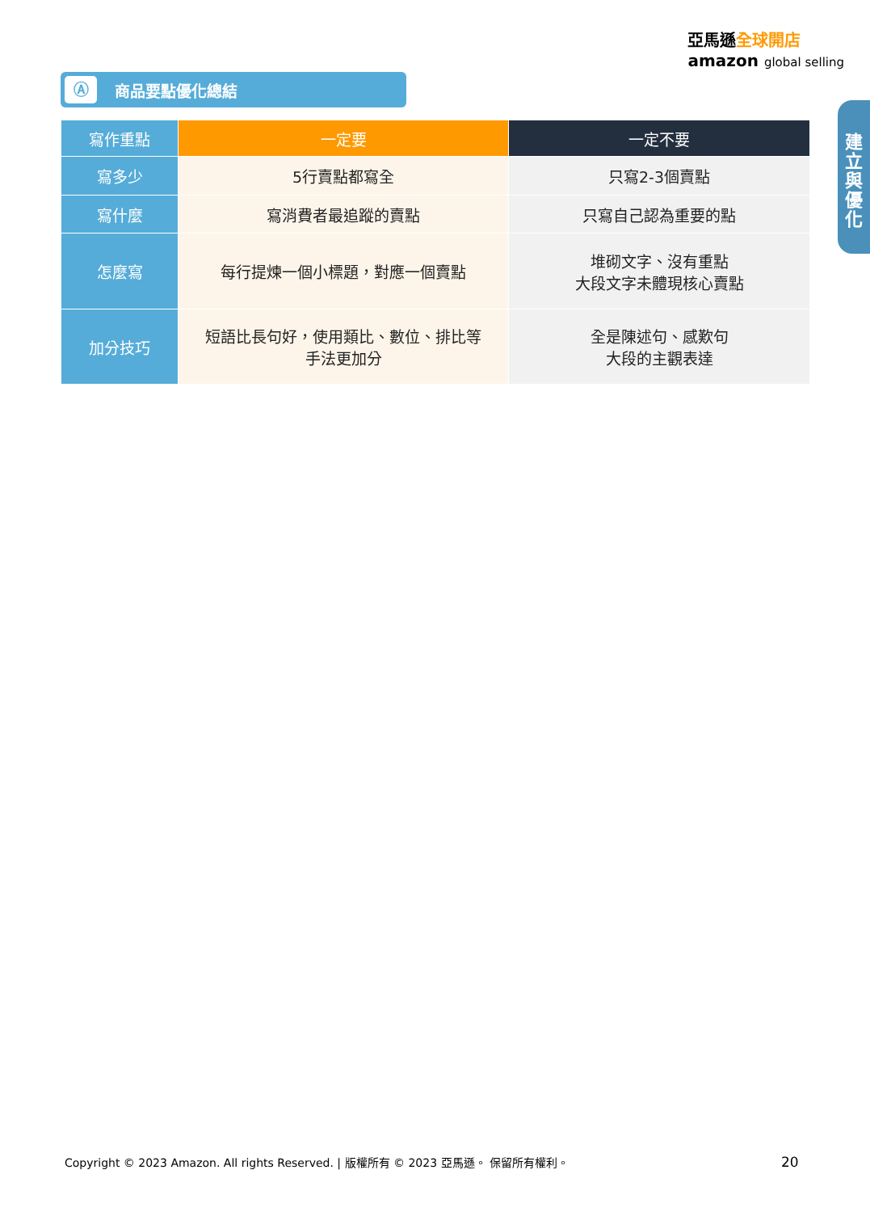亞馬遜全球開店
amazon global selling
建
立
與
優
化
Ⓐ 商品要點優化總結
| 寫作重點 | 一定要 | 一定不要 |
| --- | --- | --- |
| 寫多少 | 5行賣點都寫全 | 只寫2-3個賣點 |
| 寫什麼 | 寫消費者最追蹤的賣點 | 只寫自己認為重要的點 |
| 怎麼寫 | 每行提煉一個小標題，對應一個賣點 | 堆砌文字、沒有重點 大段文字未體現核心賣點 |
| 加分技巧 | 短語比長句好，使用類比、數位、排比等 手法更加分 | 全是陳述句、感歎句 大段的主觀表達 |
Copyright © 2023 Amazon. All rights Reserved. | 版權所有 © 2023 亞馬遜。 保留所有權利。
20